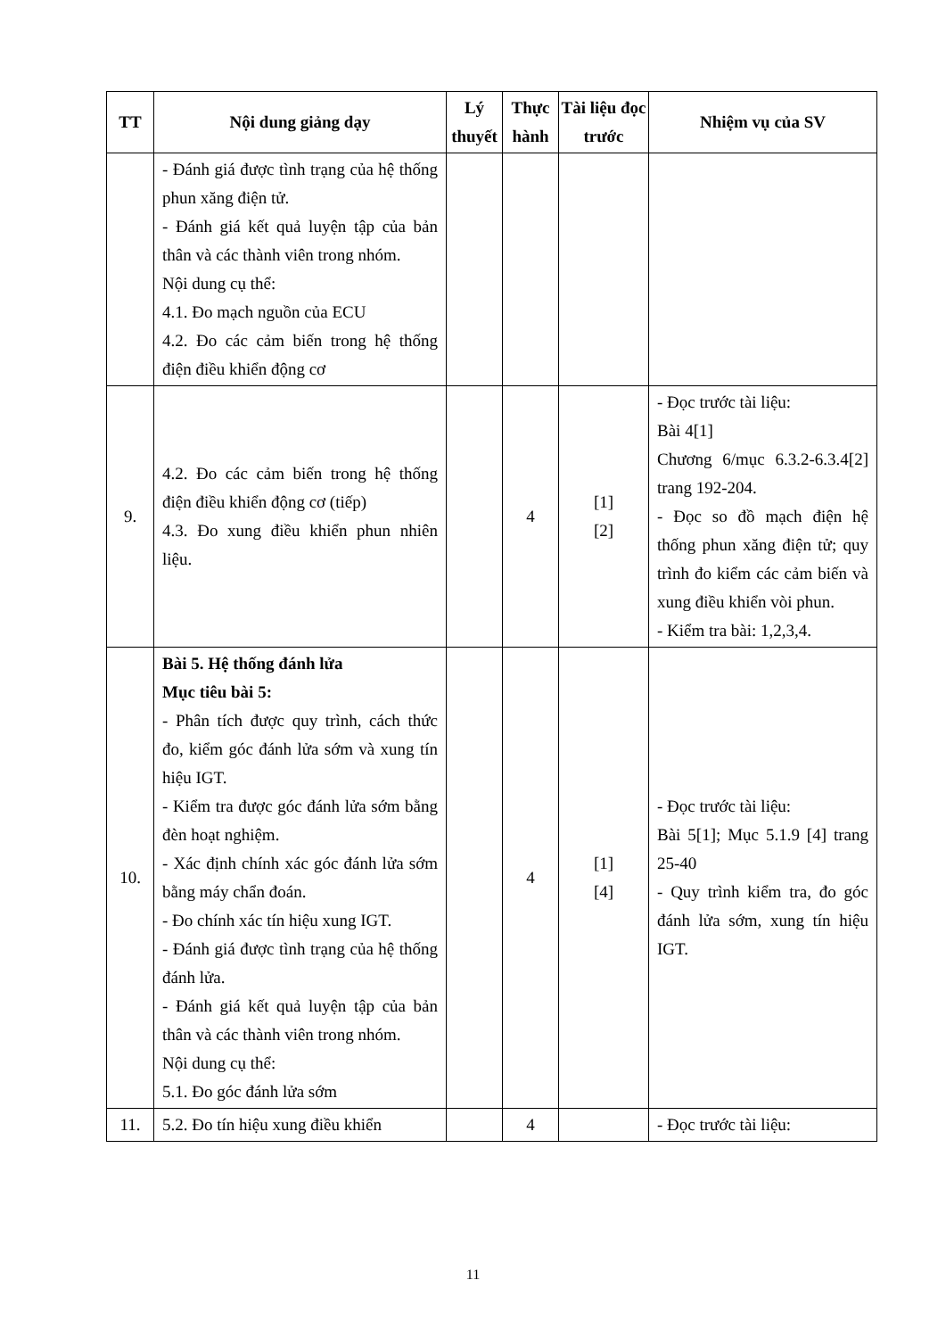| TT | Nội dung giảng dạy | Lý thuyết | Thực hành | Tài liệu đọc trước | Nhiệm vụ của SV |
| --- | --- | --- | --- | --- | --- |
| | - Đánh giá được tình trạng của hệ thống phun xăng điện tử. - Đánh giá kết quả luyện tập của bản thân và các thành viên trong nhóm. Nội dung cụ thể: 4.1. Đo mạch nguồn của ECU 4.2. Đo các cảm biến trong hệ thống điện điều khiển động cơ | | | | |
| 9. | 4.2. Đo các cảm biến trong hệ thống điện điều khiển động cơ (tiếp) 4.3. Đo xung điều khiển phun nhiên liệu. | | 4 | [1] [2] | - Đọc trước tài liệu: Bài 4[1] Chương 6/mục 6.3.2-6.3.4[2] trang 192-204. - Đọc so đồ mạch điện hệ thống phun xăng điện tử; quy trình đo kiểm các cảm biến và xung điều khiển vòi phun. - Kiểm tra bài: 1,2,3,4. |
| 10. | Bài 5. Hệ thống đánh lửa Mục tiêu bài 5: - Phân tích được quy trình, cách thức đo, kiểm góc đánh lửa sớm và xung tín hiệu IGT. - Kiểm tra được góc đánh lửa sớm bằng đèn hoạt nghiệm. - Xác định chính xác góc đánh lửa sớm bằng máy chẩn đoán. - Đo chính xác tín hiệu xung IGT. - Đánh giá được tình trạng của hệ thống đánh lửa. - Đánh giá kết quả luyện tập của bản thân và các thành viên trong nhóm. Nội dung cụ thể: 5.1. Đo góc đánh lửa sớm | | 4 | [1] [4] | - Đọc trước tài liệu: Bài 5[1]; Mục 5.1.9 [4] trang 25-40 - Quy trình kiểm tra, đo góc đánh lửa sớm, xung tín hiệu IGT. |
| 11. | 5.2. Đo tín hiệu xung điều khiển | | 4 | | - Đọc trước tài liệu: |
11